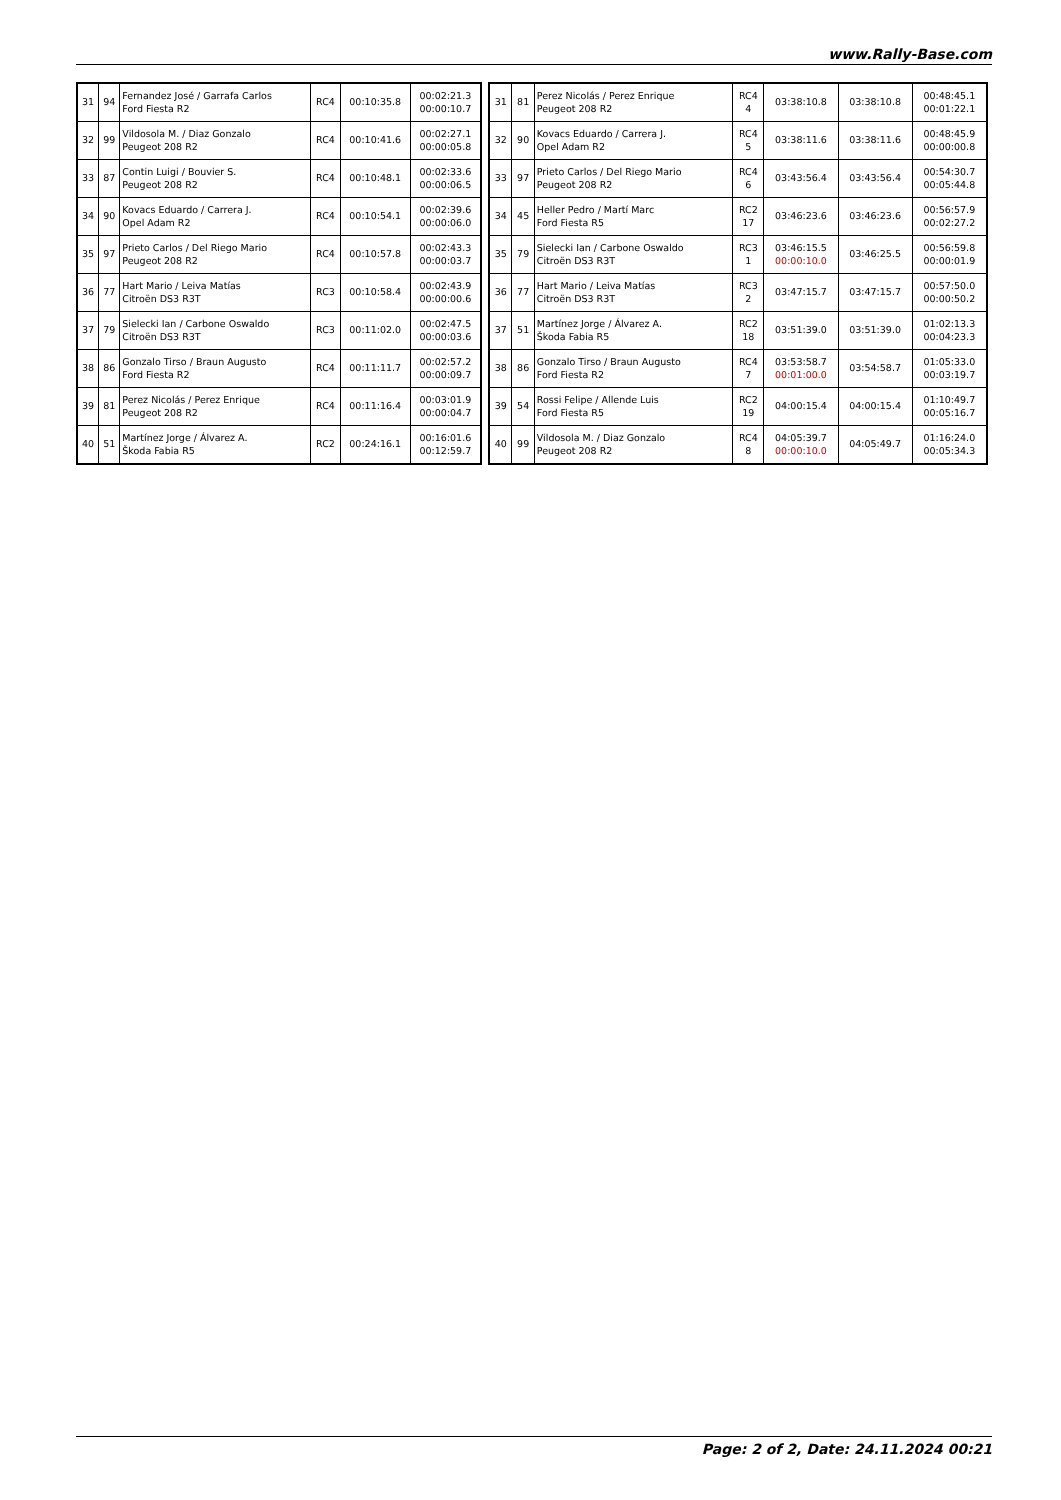www.Rally-Base.com
| 31 | 94 | Fernandez José / Garrafa Carlos Ford Fiesta R2 | RC4 | 00:10:35.8 | 00:02:21.3 00:00:10.7 |
| 32 | 99 | Vildosola M. / Diaz Gonzalo Peugeot 208 R2 | RC4 | 00:10:41.6 | 00:02:27.1 00:00:05.8 |
| 33 | 87 | Contin Luigi / Bouvier S. Peugeot 208 R2 | RC4 | 00:10:48.1 | 00:02:33.6 00:00:06.5 |
| 34 | 90 | Kovacs Eduardo / Carrera J. Opel Adam R2 | RC4 | 00:10:54.1 | 00:02:39.6 00:00:06.0 |
| 35 | 97 | Prieto Carlos / Del Riego Mario Peugeot 208 R2 | RC4 | 00:10:57.8 | 00:02:43.3 00:00:03.7 |
| 36 | 77 | Hart Mario / Leiva Matías Citroën DS3 R3T | RC3 | 00:10:58.4 | 00:02:43.9 00:00:00.6 |
| 37 | 79 | Sielecki Ian / Carbone Oswaldo Citroën DS3 R3T | RC3 | 00:11:02.0 | 00:02:47.5 00:00:03.6 |
| 38 | 86 | Gonzalo Tirso / Braun Augusto Ford Fiesta R2 | RC4 | 00:11:11.7 | 00:02:57.2 00:00:09.7 |
| 39 | 81 | Perez Nicolás / Perez Enrique Peugeot 208 R2 | RC4 | 00:11:16.4 | 00:03:01.9 00:00:04.7 |
| 40 | 51 | Martínez Jorge / Álvarez A. Škoda Fabia R5 | RC2 | 00:24:16.1 | 00:16:01.6 00:12:59.7 |
| 31 | 81 | Perez Nicolás / Perez Enrique Peugeot 208 R2 | RC4 4 | 03:38:10.8 | 03:38:10.8 | 00:48:45.1 00:01:22.1 |
| 32 | 90 | Kovacs Eduardo / Carrera J. Opel Adam R2 | RC4 5 | 03:38:11.6 | 03:38:11.6 | 00:48:45.9 00:00:00.8 |
| 33 | 97 | Prieto Carlos / Del Riego Mario Peugeot 208 R2 | RC4 6 | 03:43:56.4 | 03:43:56.4 | 00:54:30.7 00:05:44.8 |
| 34 | 45 | Heller Pedro / Martí Marc Ford Fiesta R5 | RC2 17 | 03:46:23.6 | 03:46:23.6 | 00:56:57.9 00:02:27.2 |
| 35 | 79 | Sielecki Ian / Carbone Oswaldo Citroën DS3 R3T | RC3 1 | 03:46:15.5 00:00:10.0 | 03:46:25.5 | 00:56:59.8 00:00:01.9 |
| 36 | 77 | Hart Mario / Leiva Matías Citroën DS3 R3T | RC3 2 | 03:47:15.7 | 03:47:15.7 | 00:57:50.0 00:00:50.2 |
| 37 | 51 | Martínez Jorge / Álvarez A. Škoda Fabia R5 | RC2 18 | 03:51:39.0 | 03:51:39.0 | 01:02:13.3 00:04:23.3 |
| 38 | 86 | Gonzalo Tirso / Braun Augusto Ford Fiesta R2 | RC4 7 | 03:53:58.7 00:01:00.0 | 03:54:58.7 | 01:05:33.0 00:03:19.7 |
| 39 | 54 | Rossi Felipe / Allende Luis Ford Fiesta R5 | RC2 19 | 04:00:15.4 | 04:00:15.4 | 01:10:49.7 00:05:16.7 |
| 40 | 99 | Vildosola M. / Diaz Gonzalo Peugeot 208 R2 | RC4 8 | 04:05:39.7 00:00:10.0 | 04:05:49.7 | 01:16:24.0 00:05:34.3 |
Page: 2 of 2, Date: 24.11.2024 00:21